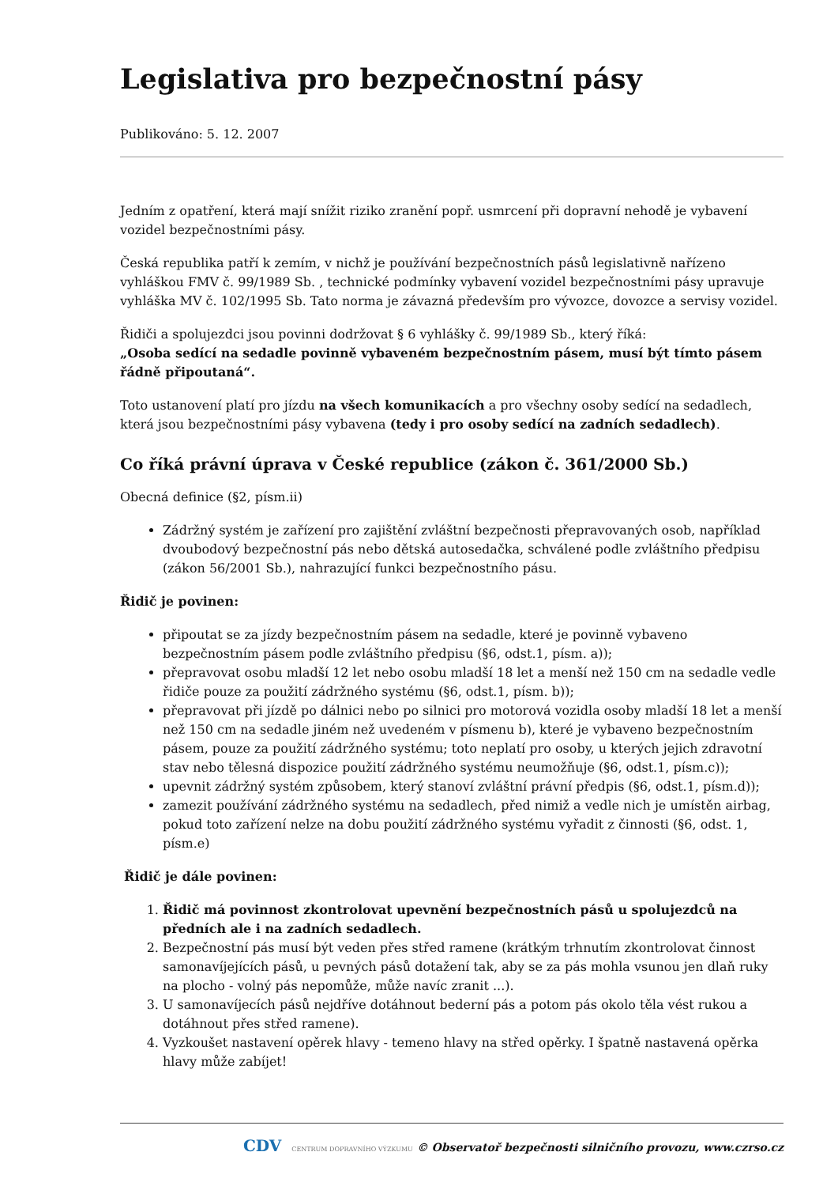Legislativa pro bezpečnostní pásy
Publikováno: 5. 12. 2007
Jedním z opatření, která mají snížit riziko zranění popř. usmrcení při dopravní nehodě je vybavení vozidel bezpečnostními pásy.
Česká republika patří k zemím, v nichž je používání bezpečnostních pásů legislativně nařízeno vyhláškou FMV č. 99/1989 Sb. , technické podmínky vybavení vozidel bezpečnostními pásy upravuje vyhláška MV č. 102/1995 Sb. Tato norma je závazná především pro vývozce, dovozce a servisy vozidel.
Řidiči a spolujezdci jsou povinni dodržovat § 6 vyhlášky č. 99/1989 Sb., který říká:
„Osoba sedící na sedadle povinně vybaveném bezpečnostním pásem, musí být tímto pásem řádně připoutaná“.
Toto ustanovení platí pro jízdu na všech komunikacích a pro všechny osoby sedící na sedadlech, která jsou bezpečnostními pásy vybavena (tedy i pro osoby sedící na zadních sedadlech).
Co říká právní úprava v České republice (zákon č. 361/2000 Sb.)
Obecná definice (§2, písm.ii)
Zádržný systém je zařízení pro zajištění zvláštní bezpečnosti přepravovaných osob, například dvoubodový bezpečnostní pás nebo dětská autosedačka, schválené podle zvláštního předpisu (zákon 56/2001 Sb.), nahrazující funkci bezpečnostního pásu.
Řidič je povinen:
připoutat se za jízdy bezpečnostním pásem na sedadle, které je povinně vybaveno bezpečnostním pásem podle zvláštního předpisu (§6, odst.1, písm. a));
přepravovat osobu mladší 12 let nebo osobu mladší 18 let a menší než 150 cm na sedadle vedle řidiče pouze za použití zádržného systému (§6, odst.1, písm. b));
přepravovat při jízdě po dálnici nebo po silnici pro motorová vozidla osoby mladší 18 let a menší než 150 cm na sedadle jiném než uvedeném v písmenu b), které je vybaveno bezpečnostním pásem, pouze za použití zádržného systému; toto neplatí pro osoby, u kterých jejich zdravotní stav nebo tělesná dispozice použití zádržného systému neumožňuje (§6, odst.1, písm.c));
upevnit zádržný systém způsobem, který stanoví zvláštní právní předpis (§6, odst.1, písm.d));
zamezit používání zádržného systému na sedadlech, před nimiž a vedle nich je umístěn airbag, pokud toto zařízení nelze na dobu použití zádržného systému vyřadit z činnosti (§6, odst. 1, písm.e)
Řidič je dále povinen:
1. Řidič má povinnost zkontrolovat upevnění bezpečnostních pásů u spolujezdců na předních ale i na zadních sedadlech.
2. Bezpečnostní pás musí být veden přes střed ramene (krátkým trhnutím zkontrolovat činnost samonavíjejících pásů, u pevných pásů dotažení tak, aby se za pás mohla vsunou jen dlaň ruky na plocho - volný pás nepomůže, může navíc zranit ...).
3. U samonavíjecích pásů nejdříve dotáhnout bederní pás a potom pás okolo těla vést rukou a dotáhnout přes střed ramene).
4. Vyzkoušet nastavení opěrek hlavy - temeno hlavy na střed opěrky. I špatně nastavená opěrka hlavy může zabíjet!
CDV CENTRUM DOPRAVNÍHO VÝZKUMU © Observatoř bezpečnosti silničního provozu, www.czrso.cz